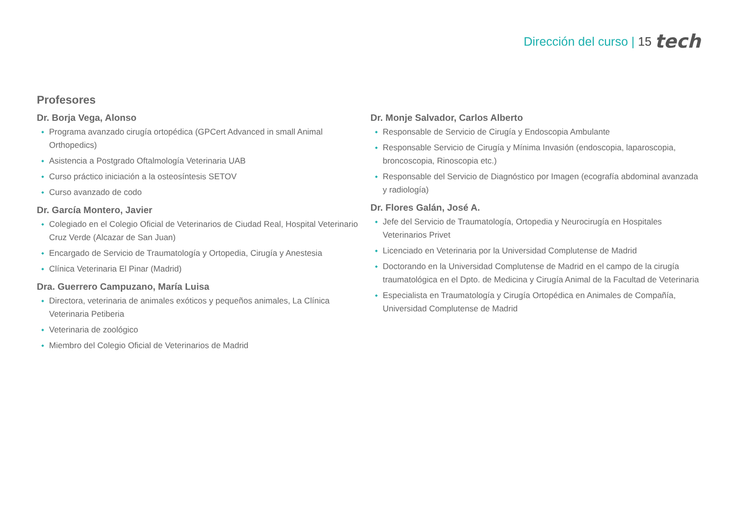Dirección del curso | 15 tech
Profesores
Dr. Borja Vega, Alonso
Programa avanzado cirugía ortopédica (GPCert Advanced in small Animal Orthopedics)
Asistencia a Postgrado Oftalmología Veterinaria UAB
Curso práctico iniciación a la osteosíntesis SETOV
Curso avanzado de codo
Dr. García Montero, Javier
Colegiado en el Colegio Oficial de Veterinarios de Ciudad Real, Hospital Veterinario Cruz Verde (Alcazar de San Juan)
Encargado de Servicio de Traumatología y Ortopedia, Cirugía y Anestesia
Clínica Veterinaria El Pinar (Madrid)
Dra. Guerrero Campuzano, María Luisa
Directora, veterinaria de animales exóticos y pequeños animales, La Clínica Veterinaria Petiberia
Veterinaria de zoológico
Miembro del Colegio Oficial de Veterinarios de Madrid
Dr. Monje Salvador, Carlos Alberto
Responsable de Servicio de Cirugía y Endoscopia Ambulante
Responsable Servicio de Cirugía y Mínima Invasión (endoscopia, laparoscopia, broncoscopia, Rinoscopia etc.)
Responsable del Servicio de Diagnóstico por Imagen (ecografía abdominal avanzada y radiología)
Dr. Flores Galán, José A.
Jefe del Servicio de Traumatología, Ortopedia y Neurocirugía en Hospitales Veterinarios Privet
Licenciado en Veterinaria por la Universidad Complutense de Madrid
Doctorando en la Universidad Complutense de Madrid en el campo de la cirugía traumatológica en el Dpto. de Medicina y Cirugía Animal de la Facultad de Veterinaria
Especialista en Traumatología y Cirugía Ortopédica en Animales de Compañía, Universidad Complutense de Madrid